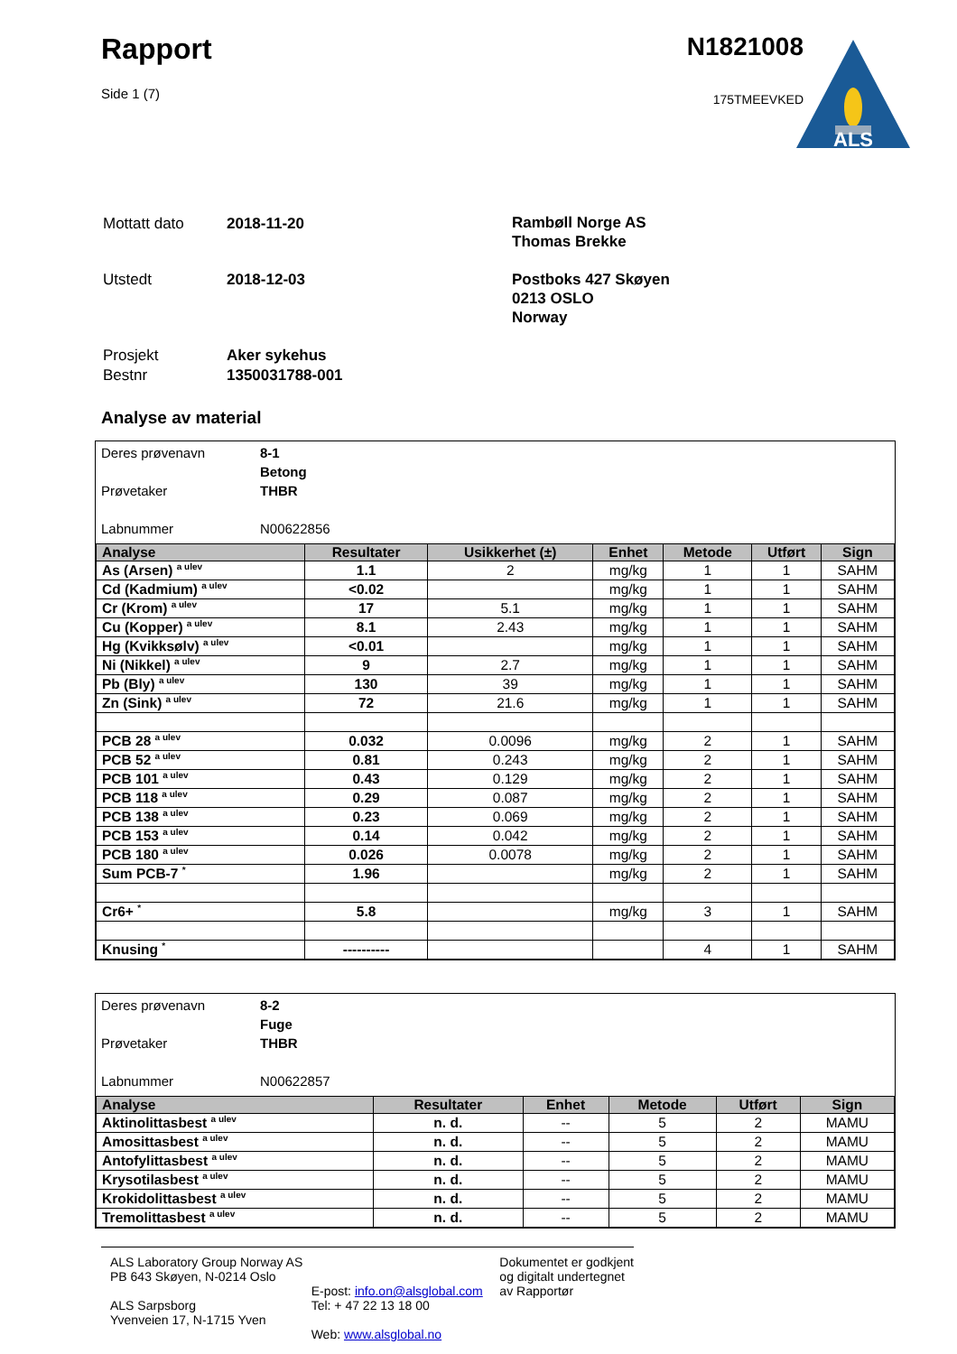Rapport
Side 1 (7)
N1821008
175TMEEVKED
ALS
| Mottatt dato | 2018-11-20 |
| Utstedt | 2018-12-03 |
Rambøll Norge AS
Thomas Brekke
Postboks 427 Skøyen
0213 OSLO
Norway
| Prosjekt | Aker sykehus |
| Bestnr | 1350031788-001 |
Analyse av material
Deres prøvenavn 8-1
Betong
Prøvetaker THBR
Labnummer N00622856
| Analyse | Resultater | Usikkerhet (±) | Enhet | Metode | Utført | Sign |
| --- | --- | --- | --- | --- | --- | --- |
| As (Arsen) <sup>a ulev</sup> | 1.1 | 2 | mg/kg | 1 | 1 | SAHM |
| Cd (Kadmium) <sup>a ulev</sup> | <0.02 | | mg/kg | 1 | 1 | SAHM |
| Cr (Krom) <sup>a ulev</sup> | 17 | 5.1 | mg/kg | 1 | 1 | SAHM |
| Cu (Kopper) <sup>a ulev</sup> | 8.1 | 2.43 | mg/kg | 1 | 1 | SAHM |
| Hg (Kvikksølv) <sup>a ulev</sup> | <0.01 | | mg/kg | 1 | 1 | SAHM |
| Ni (Nikkel) <sup>a ulev</sup> | 9 | 2.7 | mg/kg | 1 | 1 | SAHM |
| Pb (Bly) <sup>a ulev</sup> | 130 | 39 | mg/kg | 1 | 1 | SAHM |
| Zn (Sink) <sup>a ulev</sup> | 72 | 21.6 | mg/kg | 1 | 1 | SAHM |
| PCB 28 <sup>a ulev</sup> | 0.032 | 0.0096 | mg/kg | 2 | 1 | SAHM |
| PCB 52 <sup>a ulev</sup> | 0.81 | 0.243 | mg/kg | 2 | 1 | SAHM |
| PCB 101 <sup>a ulev</sup> | 0.43 | 0.129 | mg/kg | 2 | 1 | SAHM |
| PCB 118 <sup>a ulev</sup> | 0.29 | 0.087 | mg/kg | 2 | 1 | SAHM |
| PCB 138 <sup>a ulev</sup> | 0.23 | 0.069 | mg/kg | 2 | 1 | SAHM |
| PCB 153 <sup>a ulev</sup> | 0.14 | 0.042 | mg/kg | 2 | 1 | SAHM |
| PCB 180 <sup>a ulev</sup> | 0.026 | 0.0078 | mg/kg | 2 | 1 | SAHM |
| Sum PCB-7 <sup>*</sup> | 1.96 | | mg/kg | 2 | 1 | SAHM |
| Cr6+ <sup>*</sup> | 5.8 | | mg/kg | 3 | 1 | SAHM |
| Knusing <sup>*</sup> | ---------- | | | 4 | 1 | SAHM |
Deres prøvenavn 8-2
Fuge
Prøvetaker THBR
Labnummer N00622857
| Analyse | Resultater | Enhet | Metode | Utført | Sign |
| --- | --- | --- | --- | --- | --- |
| Aktinolittasbest <sup>a ulev</sup> | n. d. | -- | 5 | 2 | MAMU |
| Amosittasbest <sup>a ulev</sup> | n. d. | -- | 5 | 2 | MAMU |
| Antofylittasbest <sup>a ulev</sup> | n. d. | -- | 5 | 2 | MAMU |
| Krysotilasbest <sup>a ulev</sup> | n. d. | -- | 5 | 2 | MAMU |
| Krokidolittasbest <sup>a ulev</sup> | n. d. | -- | 5 | 2 | MAMU |
| Tremolittasbest <sup>a ulev</sup> | n. d. | -- | 5 | 2 | MAMU |
ALS Laboratory Group Norway AS
PB 643 Skøyen, N-0214 Oslo
ALS Sarpsborg
Yvenveien 17, N-1715 Yven
E-post: info.on@alsglobal.com
Tel: + 47 22 13 18 00
Web: www.alsglobal.no
Dokumentet er godkjent
og digitalt undertegnet
av Rapportør